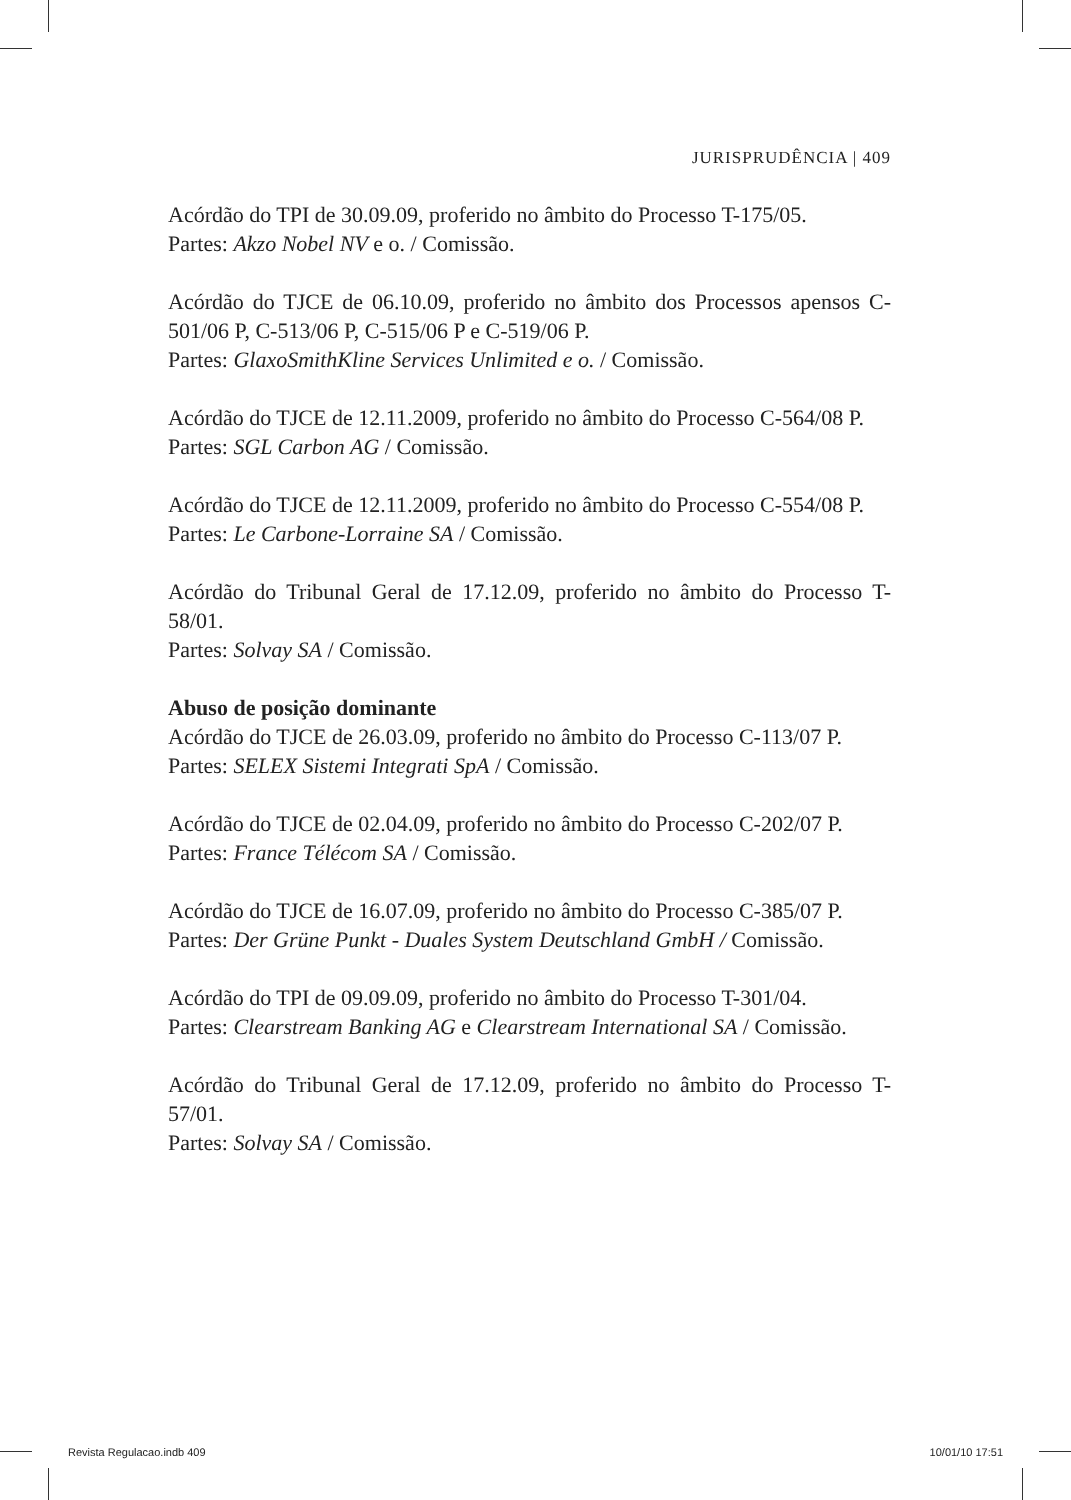JURISPRUDÊNCIA | 409
Acórdão do TPI de 30.09.09, proferido no âmbito do Processo T-175/05.
Partes: Akzo Nobel NV e o. / Comissão.
Acórdão do TJCE de 06.10.09, proferido no âmbito dos Processos apensos C-501/06 P, C-513/06 P, C-515/06 P e C-519/06 P.
Partes: GlaxoSmithKline Services Unlimited e o. / Comissão.
Acórdão do TJCE de 12.11.2009, proferido no âmbito do Processo C-564/08 P.
Partes: SGL Carbon AG / Comissão.
Acórdão do TJCE de 12.11.2009, proferido no âmbito do Processo C-554/08 P.
Partes: Le Carbone-Lorraine SA / Comissão.
Acórdão do Tribunal Geral de 17.12.09, proferido no âmbito do Processo T-58/01.
Partes: Solvay SA / Comissão.
Abuso de posição dominante
Acórdão do TJCE de 26.03.09, proferido no âmbito do Processo C-113/07 P.
Partes: SELEX Sistemi Integrati SpA / Comissão.
Acórdão do TJCE de 02.04.09, proferido no âmbito do Processo C-202/07 P.
Partes: France Télécom SA / Comissão.
Acórdão do TJCE de 16.07.09, proferido no âmbito do Processo C-385/07 P.
Partes: Der Grüne Punkt - Duales System Deutschland GmbH / Comissão.
Acórdão do TPI de 09.09.09, proferido no âmbito do Processo T-301/04.
Partes: Clearstream Banking AG e Clearstream International SA / Comissão.
Acórdão do Tribunal Geral de 17.12.09, proferido no âmbito do Processo T-57/01.
Partes: Solvay SA / Comissão.
Revista Regulacao.indb 409 10/01/10 17:51